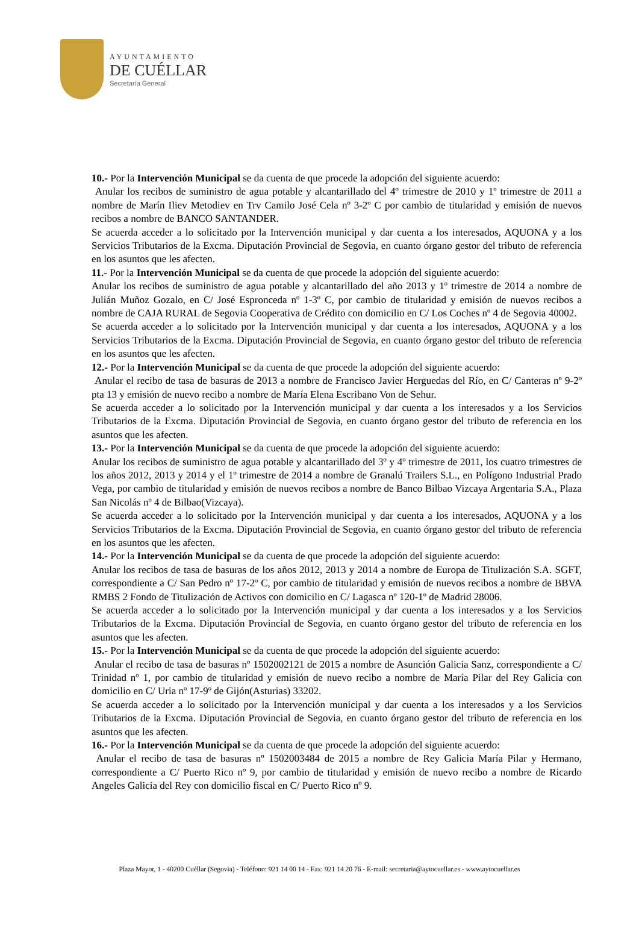AYUNTAMIENTO
DE CUÉLLAR
Secretaría General
10.- Por la Intervención Municipal se da cuenta de que procede la adopción del siguiente acuerdo:
Anular los recibos de suministro de agua potable y alcantarillado del 4º trimestre de 2010 y 1º trimestre de 2011 a nombre de Marín Iliev Metodiev en Trv Camilo José Cela nº 3-2º C por cambio de titularidad y emisión de nuevos recibos a nombre de BANCO SANTANDER.
Se acuerda acceder a lo solicitado por la Intervención municipal y dar cuenta a los interesados, AQUONA y a los Servicios Tributarios de la Excma. Diputación Provincial de Segovia, en cuanto órgano gestor del tributo de referencia en los asuntos que les afecten.
11.- Por la Intervención Municipal se da cuenta de que procede la adopción del siguiente acuerdo:
Anular los recibos de suministro de agua potable y alcantarillado del año 2013 y 1º trimestre de 2014 a nombre de Julián Muñoz Gozalo, en C/ José Espronceda nº 1-3º C, por cambio de titularidad y emisión de nuevos recibos a nombre de CAJA RURAL de Segovia Cooperativa de Crédito con domicilio en C/ Los Coches nº 4 de Segovia 40002.
Se acuerda acceder a lo solicitado por la Intervención municipal y dar cuenta a los interesados, AQUONA y a los Servicios Tributarios de la Excma. Diputación Provincial de Segovia, en cuanto órgano gestor del tributo de referencia en los asuntos que les afecten.
12.- Por la Intervención Municipal se da cuenta de que procede la adopción del siguiente acuerdo:
Anular el recibo de tasa de basuras de 2013 a nombre de Francisco Javier Herguedas del Río, en C/ Canteras nº 9-2º pta 13 y emisión de nuevo recibo a nombre de María Elena Escribano Von de Sehur.
Se acuerda acceder a lo solicitado por la Intervención municipal y dar cuenta a los interesados y a los Servicios Tributarios de la Excma. Diputación Provincial de Segovia, en cuanto órgano gestor del tributo de referencia en los asuntos que les afecten.
13.- Por la Intervención Municipal se da cuenta de que procede la adopción del siguiente acuerdo:
Anular los recibos de suministro de agua potable y alcantarillado del 3º y 4º trimestre de 2011, los cuatro trimestres de los años 2012, 2013 y 2014 y el 1º trimestre de 2014 a nombre de Granalú Trailers S.L., en Polígono Industrial Prado Vega, por cambio de titularidad y emisión de nuevos recibos a nombre de Banco Bilbao Vizcaya Argentaria S.A., Plaza San Nicolás nº 4 de Bilbao(Vizcaya).
Se acuerda acceder a lo solicitado por la Intervención municipal y dar cuenta a los interesados, AQUONA y a los Servicios Tributarios de la Excma. Diputación Provincial de Segovia, en cuanto órgano gestor del tributo de referencia en los asuntos que les afecten.
14.- Por la Intervención Municipal se da cuenta de que procede la adopción del siguiente acuerdo:
Anular los recibos de tasa de basuras de los años 2012, 2013 y 2014 a nombre de Europa de Titulización S.A. SGFT, correspondiente a C/ San Pedro nº 17-2º C, por cambio de titularidad y emisión de nuevos recibos a nombre de BBVA RMBS 2 Fondo de Titulización de Activos con domicilio en C/ Lagasca nº 120-1º de Madrid 28006.
Se acuerda acceder a lo solicitado por la Intervención municipal y dar cuenta a los interesados y a los Servicios Tributarios de la Excma. Diputación Provincial de Segovia, en cuanto órgano gestor del tributo de referencia en los asuntos que les afecten.
15.- Por la Intervención Municipal se da cuenta de que procede la adopción del siguiente acuerdo:
Anular el recibo de tasa de basuras nº 1502002121 de 2015 a nombre de Asunción Galicia Sanz, correspondiente a C/ Trinidad nº 1, por cambio de titularidad y emisión de nuevo recibo a nombre de María Pilar del Rey Galicia con domicilio en C/ Uria nº 17-9º de Gijón(Asturias) 33202.
Se acuerda acceder a lo solicitado por la Intervención municipal y dar cuenta a los interesados y a los Servicios Tributarios de la Excma. Diputación Provincial de Segovia, en cuanto órgano gestor del tributo de referencia en los asuntos que les afecten.
16.- Por la Intervención Municipal se da cuenta de que procede la adopción del siguiente acuerdo:
Anular el recibo de tasa de basuras nº 1502003484 de 2015 a nombre de Rey Galicia María Pilar y Hermano, correspondiente a C/ Puerto Rico nº 9, por cambio de titularidad y emisión de nuevo recibo a nombre de Ricardo Angeles Galicia del Rey con domicilio fiscal en C/ Puerto Rico nº 9.
Plaza Mayor, 1 - 40200 Cuéllar (Segovia) - Teléfono: 921 14 00 14 - Fax: 921 14 20 76 - E-mail: secretaria@aytocuellar.es - www.aytocuellar.es